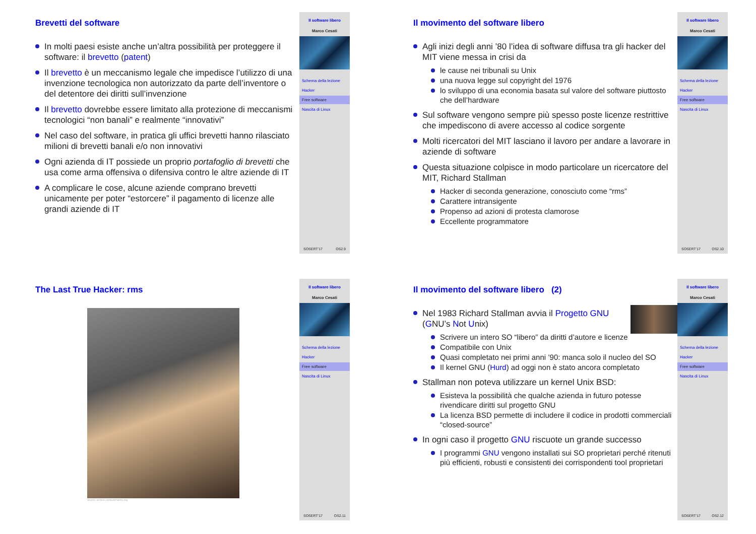Brevetti del software
In molti paesi esiste anche un’altra possibilità per proteggere il software: il brevetto (patent)
Il brevetto è un meccanismo legale che impedisce l’utilizzo di una invenzione tecnologica non autorizzato da parte dell’inventore o del detentore dei diritti sull’invenzione
Il brevetto dovrebbe essere limitato alla protezione di meccanismi tecnologici “non banali” e realmente “innovativi”
Nel caso del software, in pratica gli uffici brevetti hanno rilasciato milioni di brevetti banali e/o non innovativi
Ogni azienda di IT possiede un proprio portafoglio di brevetti che usa come arma offensiva o difensiva contro le altre aziende di IT
A complicare le cose, alcune aziende comprano brevetti unicamente per poter “estorcere” il pagamento di licenze alle grandi aziende di IT
Il software libero
Marco Cesati
Schema della lezione
Hacker
Free software
Nascita di Linux
SOSERT’17 OS2.9
Il movimento del software libero
Agli inizi degli anni ’80 l’idea di software diffusa tra gli hacker del MIT viene messa in crisi da
le cause nei tribunali su Unix
una nuova legge sul copyright del 1976
lo sviluppo di una economia basata sul valore del software piuttosto che dell’hardware
Sul software vengono sempre più spesso poste licenze restrittive che impediscono di avere accesso al codice sorgente
Molti ricercatori del MIT lasciano il lavoro per andare a lavorare in aziende di software
Questa situazione colpisce in modo particolare un ricercatore del MIT, Richard Stallman
Hacker di seconda generazione, conosciuto come “rms”
Carattere intransigente
Propenso ad azioni di protesta clamorose
Eccellente programmatore
Il software libero
Marco Cesati
Schema della lezione
Hacker
Free software
Nascita di Linux
SOSERT’17 OS2.10
The Last True Hacker: rms
Source: archive.computerhistory.org
Il software libero
Marco Cesati
Schema della lezione
Hacker
Free software
Nascita di Linux
SOSERT’17 OS2.11
Il movimento del software libero (2)
Nel 1983 Richard Stallman avvia il Progetto GNU (GNU’s Not Unix)
Scrivere un intero SO “libero” da diritti d’autore e licenze
Compatibile con Unix
Quasi completato nei primi anni ’90: manca solo il nucleo del SO
Il kernel GNU (Hurd) ad oggi non è stato ancora completato
Stallman non poteva utilizzare un kernel Unix BSD:
Esisteva la possibilità che qualche azienda in futuro potesse rivendicare diritti sul progetto GNU
La licenza BSD permette di includere il codice in prodotti commerciali “closed-source”
In ogni caso il progetto GNU riscuote un grande successo
I programmi GNU vengono installati sui SO proprietari perché ritenuti più efficienti, robusti e consistenti dei corrispondenti tool proprietari
Il software libero
Marco Cesati
Schema della lezione
Hacker
Free software
Nascita di Linux
SOSERT’17 OS2.12